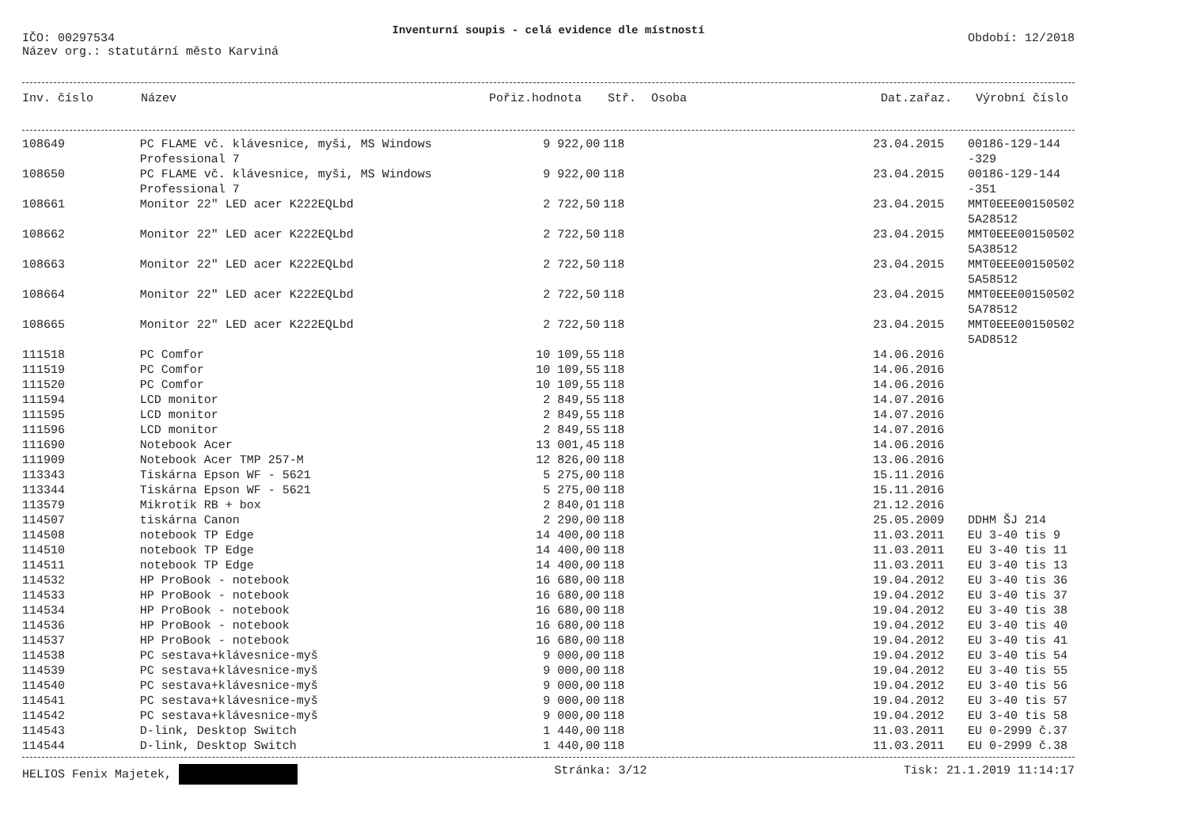Inventurní soupis - celá evidence dle místností
IČO: 00297534
Název org.: statutární město Karviná
Období: 12/2018
| Inv. číslo | Název | Pořiz.hodnota | Stř. | Osoba | Dat.zařaz. | Výrobní číslo |
| --- | --- | --- | --- | --- | --- | --- |
| 108649 | PC FLAME vč. klávesnice, myši, MS Windows Professional 7 | 9 922,00 | 118 | | 23.04.2015 | 00186-129-144 -329 |
| 108650 | PC FLAME vč. klávesnice, myši, MS Windows Professional 7 | 9 922,00 | 118 | | 23.04.2015 | 00186-129-144 -351 |
| 108661 | Monitor 22" LED acer K222EQLbd | 2 722,50 | 118 | | 23.04.2015 | MMT0EEE00150502 5A28512 |
| 108662 | Monitor 22" LED acer K222EQLbd | 2 722,50 | 118 | | 23.04.2015 | MMT0EEE00150502 5A38512 |
| 108663 | Monitor 22" LED acer K222EQLbd | 2 722,50 | 118 | | 23.04.2015 | MMT0EEE00150502 5A58512 |
| 108664 | Monitor 22" LED acer K222EQLbd | 2 722,50 | 118 | | 23.04.2015 | MMT0EEE00150502 5A78512 |
| 108665 | Monitor 22" LED acer K222EQLbd | 2 722,50 | 118 | | 23.04.2015 | MMT0EEE00150502 5AD8512 |
| 111518 | PC Comfor | 10 109,55 | 118 | | 14.06.2016 | |
| 111519 | PC Comfor | 10 109,55 | 118 | | 14.06.2016 | |
| 111520 | PC Comfor | 10 109,55 | 118 | | 14.06.2016 | |
| 111594 | LCD monitor | 2 849,55 | 118 | | 14.07.2016 | |
| 111595 | LCD monitor | 2 849,55 | 118 | | 14.07.2016 | |
| 111596 | LCD monitor | 2 849,55 | 118 | | 14.07.2016 | |
| 111690 | Notebook Acer | 13 001,45 | 118 | | 14.06.2016 | |
| 111909 | Notebook Acer TMP 257-M | 12 826,00 | 118 | | 13.06.2016 | |
| 113343 | Tiskárna Epson WF - 5621 | 5 275,00 | 118 | | 15.11.2016 | |
| 113344 | Tiskárna Epson WF - 5621 | 5 275,00 | 118 | | 15.11.2016 | |
| 113579 | Mikrotik RB + box | 2 840,01 | 118 | | 21.12.2016 | |
| 114507 | tiskárna Canon | 2 290,00 | 118 | | 25.05.2009 | DDHM ŠJ 214 |
| 114508 | notebook TP Edge | 14 400,00 | 118 | | 11.03.2011 | EU 3-40 tis 9 |
| 114510 | notebook TP Edge | 14 400,00 | 118 | | 11.03.2011 | EU 3-40 tis 11 |
| 114511 | notebook TP Edge | 14 400,00 | 118 | | 11.03.2011 | EU 3-40 tis 13 |
| 114532 | HP ProBook - notebook | 16 680,00 | 118 | | 19.04.2012 | EU 3-40 tis 36 |
| 114533 | HP ProBook - notebook | 16 680,00 | 118 | | 19.04.2012 | EU 3-40 tis 37 |
| 114534 | HP ProBook - notebook | 16 680,00 | 118 | | 19.04.2012 | EU 3-40 tis 38 |
| 114536 | HP ProBook - notebook | 16 680,00 | 118 | | 19.04.2012 | EU 3-40 tis 40 |
| 114537 | HP ProBook - notebook | 16 680,00 | 118 | | 19.04.2012 | EU 3-40 tis 41 |
| 114538 | PC sestava+klávesnice-myš | 9 000,00 | 118 | | 19.04.2012 | EU 3-40 tis 54 |
| 114539 | PC sestava+klávesnice-myš | 9 000,00 | 118 | | 19.04.2012 | EU 3-40 tis 55 |
| 114540 | PC sestava+klávesnice-myš | 9 000,00 | 118 | | 19.04.2012 | EU 3-40 tis 56 |
| 114541 | PC sestava+klávesnice-myš | 9 000,00 | 118 | | 19.04.2012 | EU 3-40 tis 57 |
| 114542 | PC sestava+klávesnice-myš | 9 000,00 | 118 | | 19.04.2012 | EU 3-40 tis 58 |
| 114543 | D-link, Desktop Switch | 1 440,00 | 118 | | 11.03.2011 | EU 0-2999 č.37 |
| 114544 | D-link, Desktop Switch | 1 440,00 | 118 | | 11.03.2011 | EU 0-2999 č.38 |
HELIOS Fenix Majetek, Stránka: 3/12 Tisk: 21.1.2019 11:14:17